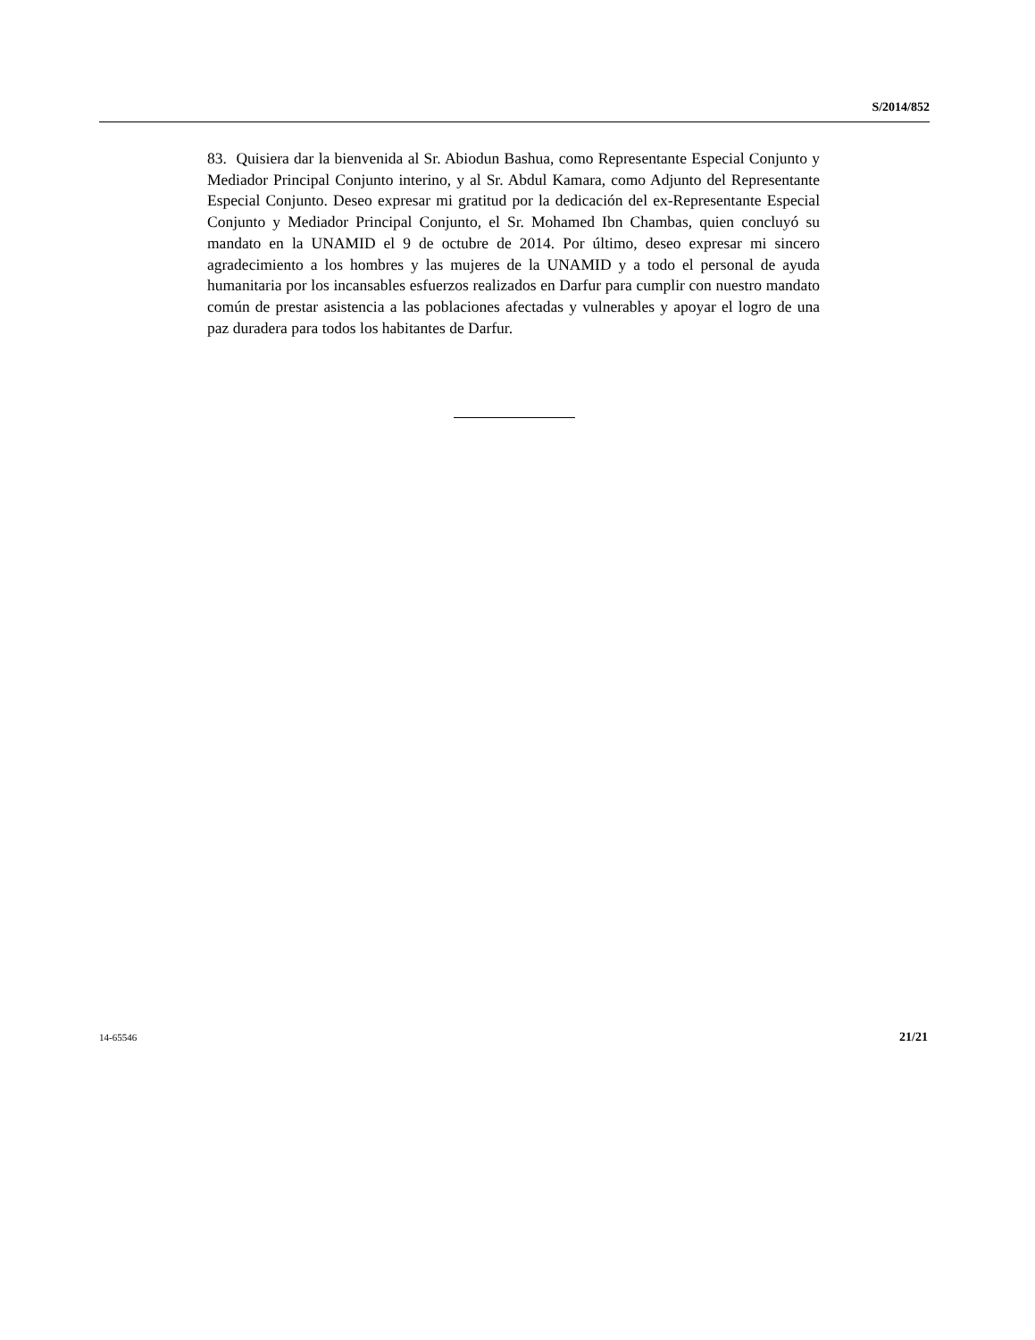S/2014/852
83. Quisiera dar la bienvenida al Sr. Abiodun Bashua, como Representante Especial Conjunto y Mediador Principal Conjunto interino, y al Sr. Abdul Kamara, como Adjunto del Representante Especial Conjunto. Deseo expresar mi gratitud por la dedicación del ex-Representante Especial Conjunto y Mediador Principal Conjunto, el Sr. Mohamed Ibn Chambas, quien concluyó su mandato en la UNAMID el 9 de octubre de 2014. Por último, deseo expresar mi sincero agradecimiento a los hombres y las mujeres de la UNAMID y a todo el personal de ayuda humanitaria por los incansables esfuerzos realizados en Darfur para cumplir con nuestro mandato común de prestar asistencia a las poblaciones afectadas y vulnerables y apoyar el logro de una paz duradera para todos los habitantes de Darfur.
14-65546 21/21